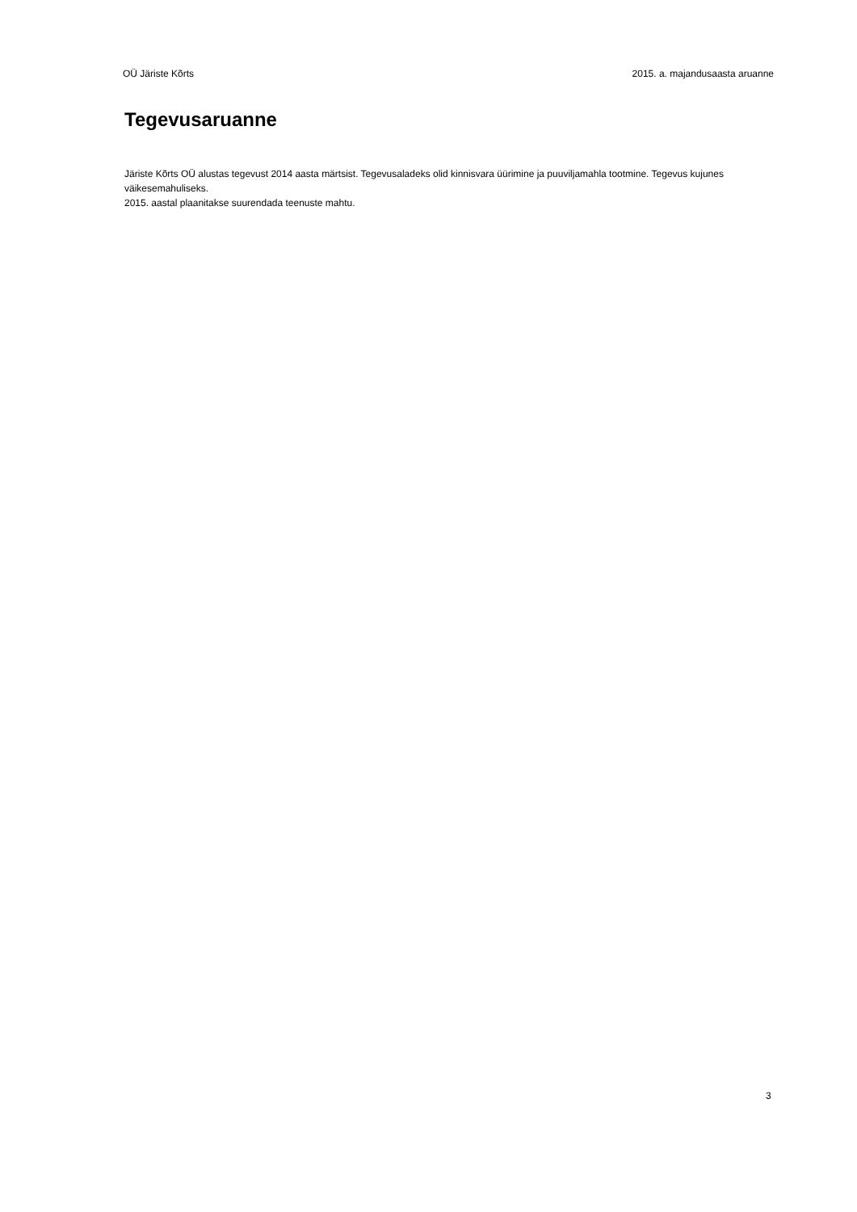OÜ Järiste Kõrts 2015. a. majandusaasta aruanne
Tegevusaruanne
Järiste Kõrts OÜ alustas tegevust 2014 aasta märtsist. Tegevusaladeks olid kinnisvara üürimine ja puuviljamahla tootmine. Tegevus kujunes väikesemahuliseks.
2015. aastal plaanitakse suurendada teenuste mahtu.
3